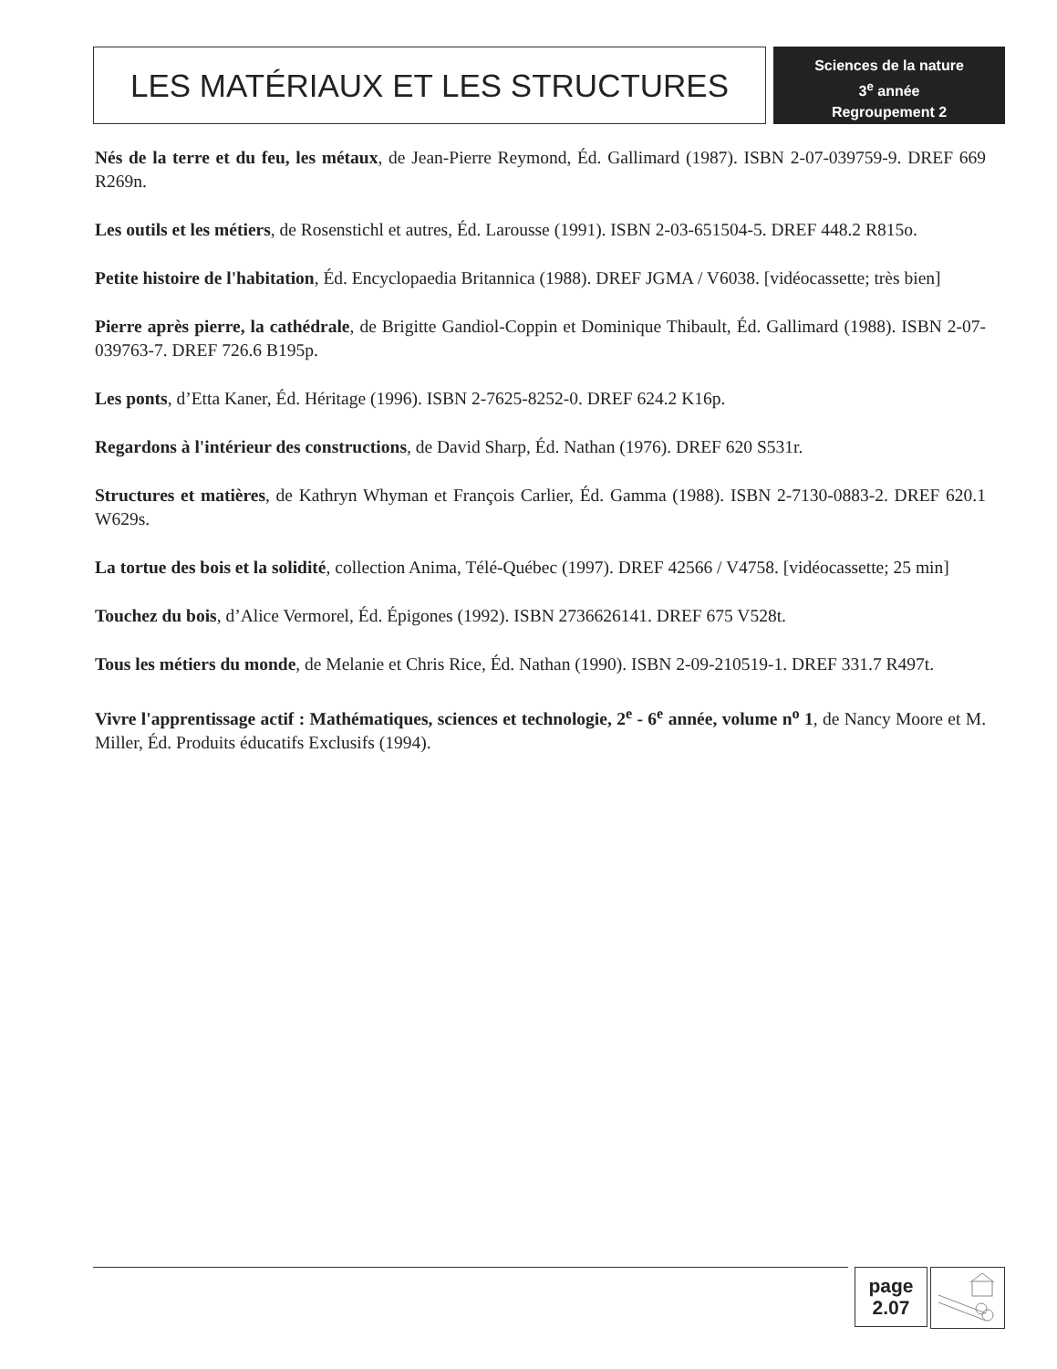LES MATÉRIAUX ET LES STRUCTURES
Sciences de la nature
3<sup>e</sup> année
Regroupement 2
Nés de la terre et du feu, les métaux, de Jean-Pierre Reymond, Éd. Gallimard (1987). ISBN 2-07-039759-9. DREF 669 R269n.
Les outils et les métiers, de Rosenstichl et autres, Éd. Larousse (1991). ISBN 2-03-651504-5. DREF 448.2 R815o.
Petite histoire de l'habitation, Éd. Encyclopaedia Britannica (1988). DREF JGMA / V6038. [vidéocassette; très bien]
Pierre après pierre, la cathédrale, de Brigitte Gandiol-Coppin et Dominique Thibault, Éd. Gallimard (1988). ISBN 2-07-039763-7. DREF 726.6 B195p.
Les ponts, d’Etta Kaner, Éd. Héritage (1996). ISBN 2-7625-8252-0. DREF 624.2 K16p.
Regardons à l'intérieur des constructions, de David Sharp, Éd. Nathan (1976). DREF 620 S531r.
Structures et matières, de Kathryn Whyman et François Carlier, Éd. Gamma (1988). ISBN 2-7130-0883-2. DREF 620.1 W629s.
La tortue des bois et la solidité, collection Anima, Télé-Québec (1997). DREF 42566 / V4758. [vidéocassette; 25 min]
Touchez du bois, d’Alice Vermorel, Éd. Épigones (1992). ISBN 2736626141. DREF 675 V528t.
Tous les métiers du monde, de Melanie et Chris Rice, Éd. Nathan (1990). ISBN 2-09-210519-1. DREF 331.7 R497t.
Vivre l'apprentissage actif : Mathématiques, sciences et technologie, 2<sup>e</sup> - 6<sup>e</sup> année, volume n<sup>o</sup> 1, de Nancy Moore et M. Miller, Éd. Produits éducatifs Exclusifs (1994).
page
2.07